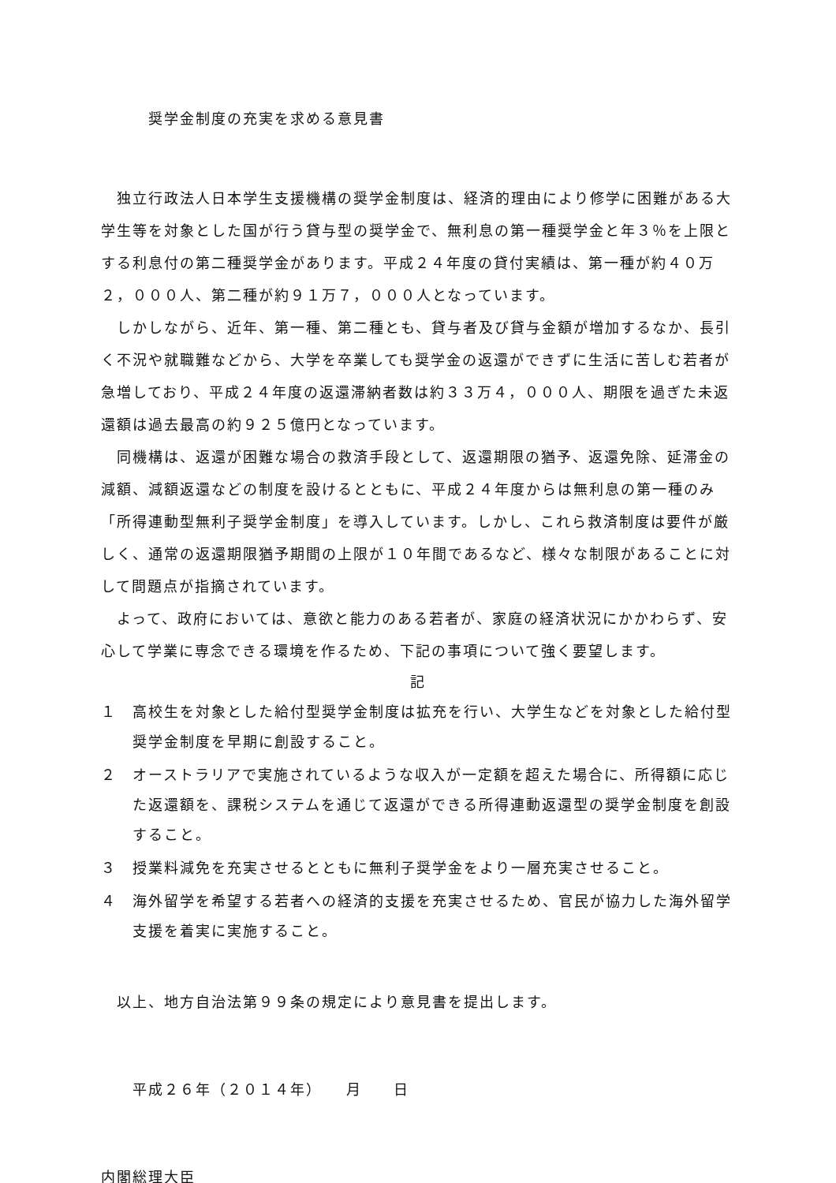奨学金制度の充実を求める意見書
独立行政法人日本学生支援機構の奨学金制度は、経済的理由により修学に困難がある大学生等を対象とした国が行う貸与型の奨学金で、無利息の第一種奨学金と年３％を上限とする利息付の第二種奨学金があります。平成２４年度の貸付実績は、第一種が約４０万２，０００人、第二種が約９１万７，０００人となっています。
しかしながら、近年、第一種、第二種とも、貸与者及び貸与金額が増加するなか、長引く不況や就職難などから、大学を卒業しても奨学金の返還ができずに生活に苦しむ若者が急増しており、平成２４年度の返還滞納者数は約３３万４，０００人、期限を過ぎた未返還額は過去最高の約９２５億円となっています。
同機構は、返還が困難な場合の救済手段として、返還期限の猶予、返還免除、延滞金の減額、減額返還などの制度を設けるとともに、平成２４年度からは無利息の第一種のみ「所得連動型無利子奨学金制度」を導入しています。しかし、これら救済制度は要件が厳しく、通常の返還期限猶予期間の上限が１０年間であるなど、様々な制限があることに対して問題点が指摘されています。
よって、政府においては、意欲と能力のある若者が、家庭の経済状況にかかわらず、安心して学業に専念できる環境を作るため、下記の事項について強く要望します。
記
１　高校生を対象とした給付型奨学金制度は拡充を行い、大学生などを対象とした給付型奨学金制度を早期に創設すること。
２　オーストラリアで実施されているような収入が一定額を超えた場合に、所得額に応じた返還額を、課税システムを通じて返還ができる所得連動返還型の奨学金制度を創設すること。
３　授業料減免を充実させるとともに無利子奨学金をより一層充実させること。
４　海外留学を希望する若者への経済的支援を充実させるため、官民が協力した海外留学支援を着実に実施すること。
以上、地方自治法第９９条の規定により意見書を提出します。
平成２６年（２０１４年）　　月　　日
内閣総理大臣